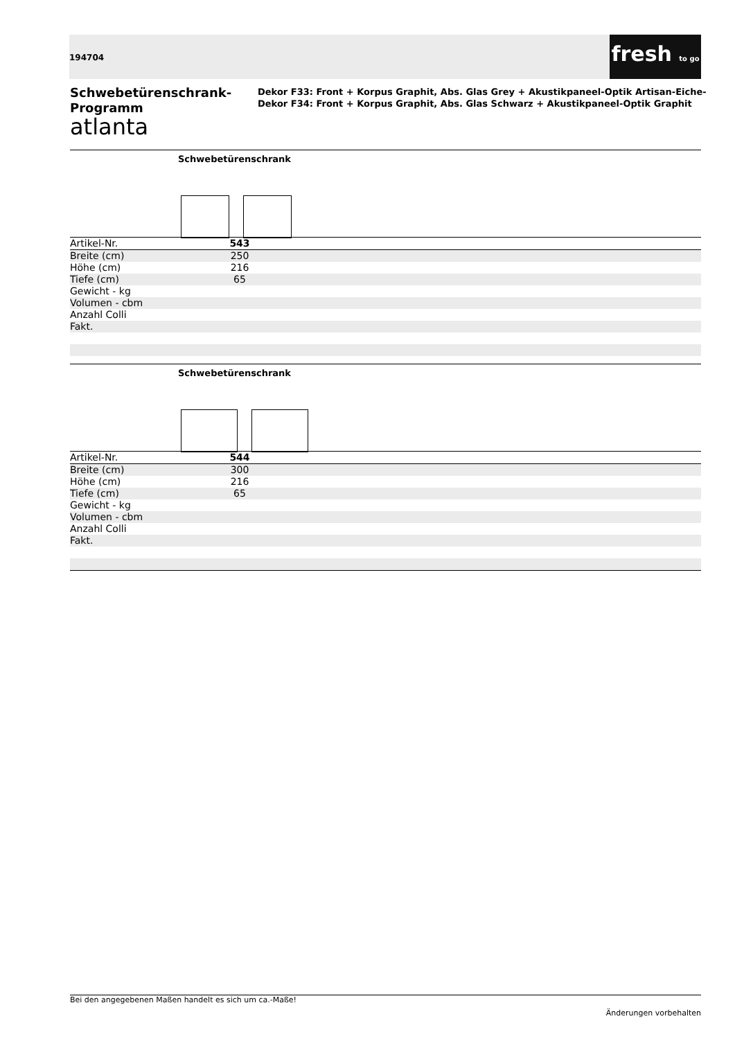194704
fresh to go
Schwebetürenschrank-Programm
atlanta
Dekor F33: Front + Korpus Graphit, Abs. Glas Grey + Akustikpaneel-Optik Artisan-Eiche-
Dekor F34: Front + Korpus Graphit, Abs. Glas Schwarz + Akustikpaneel-Optik Graphit
Schwebetürenschrank
| Artikel-Nr. | 543 | |
| Breite (cm) | 250 | |
| Höhe (cm) | 216 | |
| Tiefe (cm) | 65 | |
| Gewicht - kg | | |
| Volumen - cbm | | |
| Anzahl Colli | | |
| Fakt. | | |
Schwebetürenschrank
| Artikel-Nr. | 544 | |
| Breite (cm) | 300 | |
| Höhe (cm) | 216 | |
| Tiefe (cm) | 65 | |
| Gewicht - kg | | |
| Volumen - cbm | | |
| Anzahl Colli | | |
| Fakt. | | |
Bei den angegebenen Maßen handelt es sich um ca.-Maße!
Änderungen vorbehalten